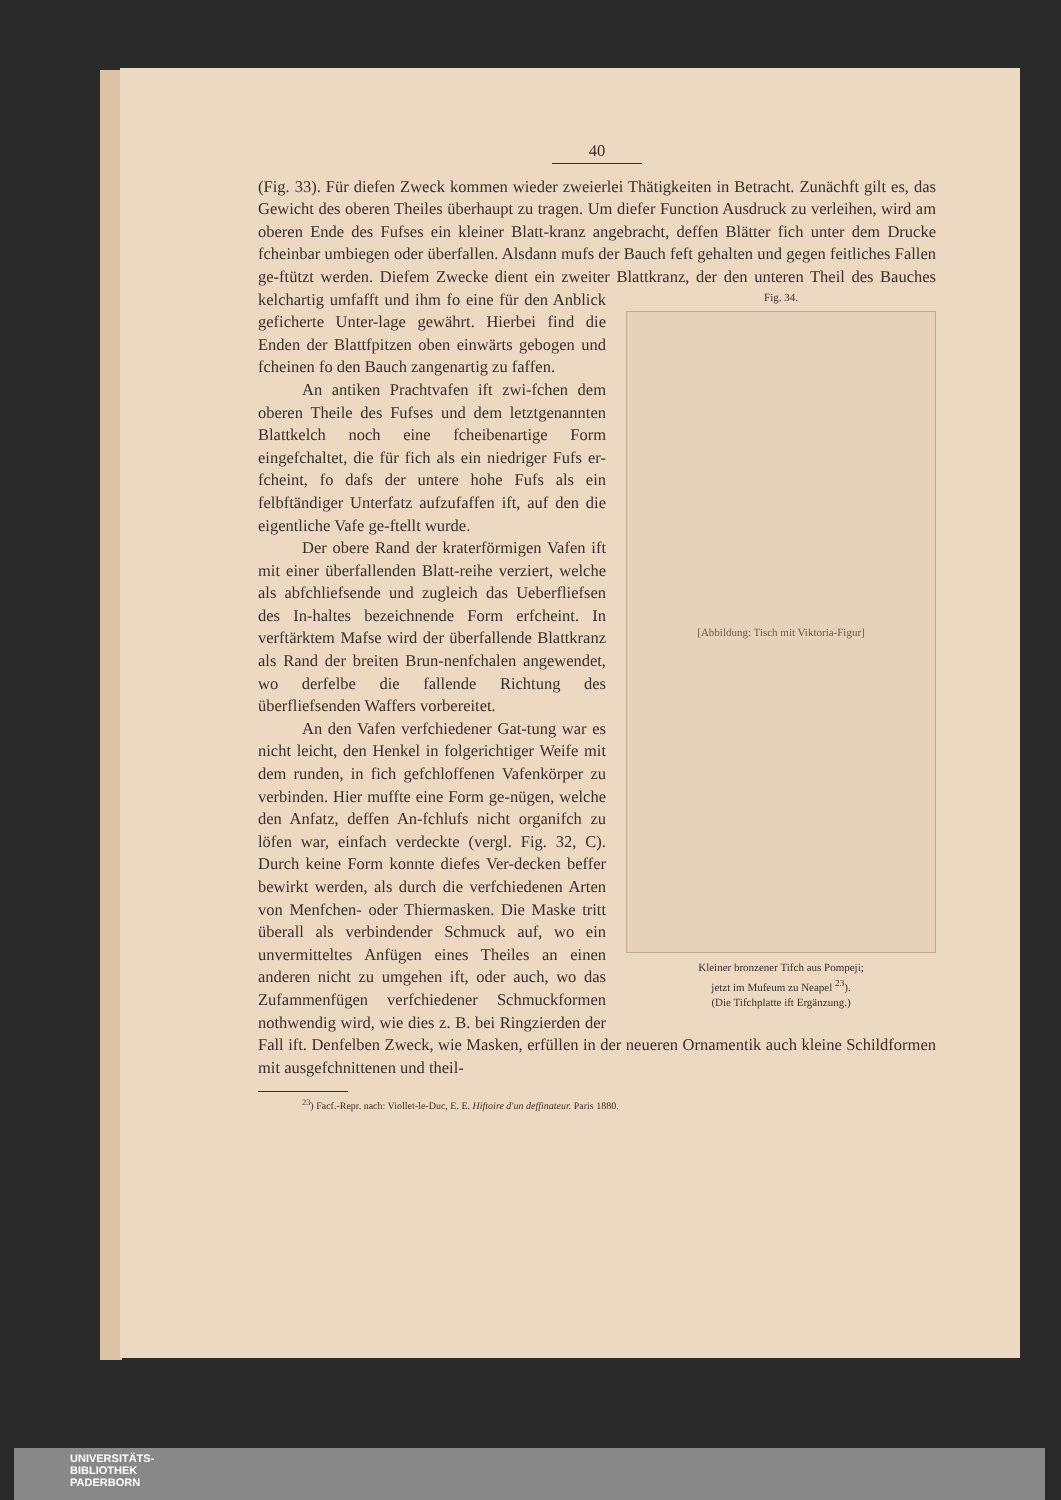40
(Fig. 33). Für diefen Zweck kommen wieder zweierlei Thätigkeiten in Betracht. Zunächft gilt es, das Gewicht des oberen Theiles überhaupt zu tragen. Um diefer Function Ausdruck zu verleihen, wird am oberen Ende des Fufses ein kleiner Blatt-kranz angebracht, deffen Blätter fich unter dem Drucke fcheinbar umbiegen oder überfallen. Alsdann mufs der Bauch feft gehalten und gegen feitliches Fallen ge-ftützt werden. Diefem Zwecke dient ein zweiter Blattkranz, der den unteren Theil Fig. 34.
[Abbildung: Tisch mit Viktoria-Figur]
Kleiner bronzener Tifch aus Pompeji;
jetzt im Mufeum zu Neapel <sup>23</sup>).
(Die Tifchplatte ift Ergänzung.) des Bauches kelchartig umfafft und ihm fo eine für den Anblick geficherte Unter-lage gewährt. Hierbei find die Enden der Blattfpitzen oben einwärts gebogen und fcheinen fo den Bauch zangenartig zu faffen.
An antiken Prachtvafen ift zwi-fchen dem oberen Theile des Fufses und dem letztgenannten Blattkelch noch eine fcheibenartige Form eingefchaltet, die für fich als ein niedriger Fufs er-fcheint, fo dafs der untere hohe Fufs als ein felbftändiger Unterfatz aufzufaffen ift, auf den die eigentliche Vafe ge-ftellt wurde.
Der obere Rand der kraterförmigen Vafen ift mit einer überfallenden Blatt-reihe verziert, welche als abfchliefsende und zugleich das Ueberfliefsen des In-haltes bezeichnende Form erfcheint. In verftärktem Mafse wird der überfallende Blattkranz als Rand der breiten Brun-nenfchalen angewendet, wo derfelbe die fallende Richtung des überfliefsenden Waffers vorbereitet.
An den Vafen verfchiedener Gat-tung war es nicht leicht, den Henkel in folgerichtiger Weife mit dem runden, in fich gefchloffenen Vafenkörper zu verbinden. Hier muffte eine Form ge-nügen, welche den Anfatz, deffen An-fchlufs nicht organifch zu löfen war, einfach verdeckte (vergl. Fig. 32, C). Durch keine Form konnte diefes Ver-decken beffer bewirkt werden, als durch die verfchiedenen Arten von Menfchen- oder Thiermasken. Die Maske tritt überall als verbindender Schmuck auf, wo ein unvermitteltes Anfügen eines Theiles an einen anderen nicht zu umgehen ift, oder auch, wo das Zufammenfügen verfchiedener Schmuckformen nothwendig wird, wie dies z. B. bei Ringzierden der Fall ift. Denfelben Zweck, wie Masken, erfüllen in der neueren Ornamentik auch kleine Schildformen mit ausgefchnittenen und theil-
<sup>23</sup>) Facf.-Repr. nach: Viollet-le-Duc, E. E. Hiftoire d'un deffinateur. Paris 1880.
UNIVERSITÄTS-
BIBLIOTHEK
PADERBORN